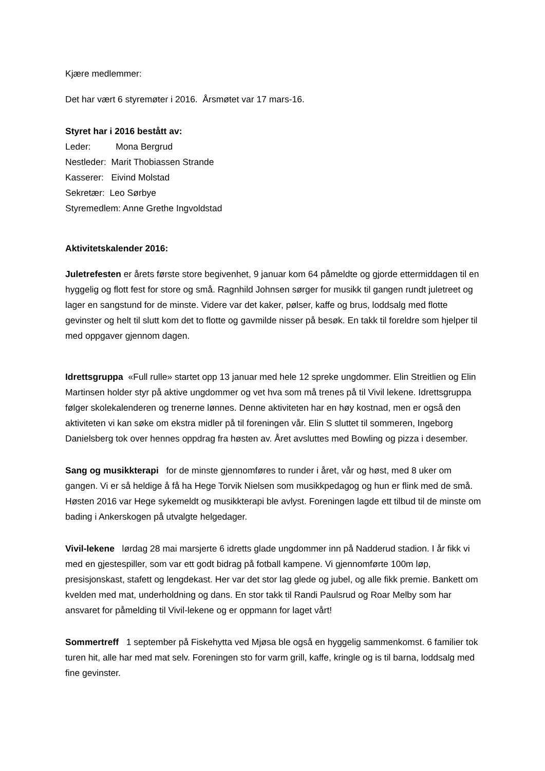Kjære medlemmer:
Det har vært 6 styremøter i 2016. Årsmøtet var 17 mars-16.
Styret har i 2016 bestått av:
Leder: Mona Bergrud
Nestleder: Marit Thobiassen Strande
Kasserer: Eivind Molstad
Sekretær: Leo Sørbye
Styremedlem: Anne Grethe Ingvoldstad
Aktivitetskalender 2016:
Juletrefesten er årets første store begivenhet, 9 januar kom 64 påmeldte og gjorde ettermiddagen til en hyggelig og flott fest for store og små. Ragnhild Johnsen sørger for musikk til gangen rundt juletreet og lager en sangstund for de minste. Videre var det kaker, pølser, kaffe og brus, loddsalg med flotte gevinster og helt til slutt kom det to flotte og gavmilde nisser på besøk. En takk til foreldre som hjelper til med oppgaver gjennom dagen.
Idrettsgruppa «Full rulle» startet opp 13 januar med hele 12 spreke ungdommer. Elin Streitlien og Elin Martinsen holder styr på aktive ungdommer og vet hva som må trenes på til Vivil lekene. Idrettsgruppa følger skolekalenderen og trenerne lønnes. Denne aktiviteten har en høy kostnad, men er også den aktiviteten vi kan søke om ekstra midler på til foreningen vår. Elin S sluttet til sommeren, Ingeborg Danielsberg tok over hennes oppdrag fra høsten av. Året avsluttes med Bowling og pizza i desember.
Sang og musikkterapi for de minste gjennomføres to runder i året, vår og høst, med 8 uker om gangen. Vi er så heldige å få ha Hege Torvik Nielsen som musikkpedagog og hun er flink med de små. Høsten 2016 var Hege sykemeldt og musikkterapi ble avlyst. Foreningen lagde ett tilbud til de minste om bading i Ankerskogen på utvalgte helgedager.
Vivil-lekene lørdag 28 mai marsjerte 6 idretts glade ungdommer inn på Nadderud stadion. I år fikk vi med en gjestespiller, som var ett godt bidrag på fotball kampene. Vi gjennomførte 100m løp, presisjonskast, stafett og lengdekast. Her var det stor lag glede og jubel, og alle fikk premie. Bankett om kvelden med mat, underholdning og dans. En stor takk til Randi Paulsrud og Roar Melby som har ansvaret for påmelding til Vivil-lekene og er oppmann for laget vårt!
Sommertreff 1 september på Fiskehytta ved Mjøsa ble også en hyggelig sammenkomst. 6 familier tok turen hit, alle har med mat selv. Foreningen sto for varm grill, kaffe, kringle og is til barna, loddsalg med fine gevinster.